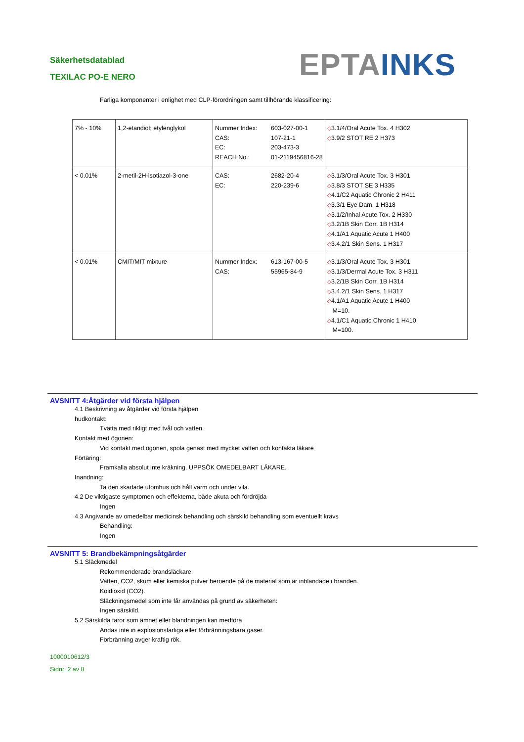Säkerhetsdatablad
TEXILAC PO-E NERO
EPTA INKS
Farliga komponenter i enlighet med CLP-förordningen samt tillhörande klassificering:
| 7% - 10% | 1,2-etandiol; etylenglykol | Nummer Index: 603-027-00-1 CAS: 107-21-1 EC: 203-473-3 REACH No.: 01-2119456816-28 | ◇ 3.1/4/Oral Acute Tox. 4 H302 ◇ 3.9/2 STOT RE 2 H373 |
| < 0.01% | 2-metil-2H-isotiazol-3-one | CAS: 2682-20-4 EC: 220-239-6 | ◇ 3.1/3/Oral Acute Tox. 3 H301 ◇ 3.8/3 STOT SE 3 H335 ◇ 4.1/C2 Aquatic Chronic 2 H411 ◇ 3.3/1 Eye Dam. 1 H318 ◇ 3.1/2/Inhal Acute Tox. 2 H330 ◇ 3.2/1B Skin Corr. 1B H314 ◇ 4.1/A1 Aquatic Acute 1 H400 ◇ 3.4.2/1 Skin Sens. 1 H317 |
| < 0.01% | CMIT/MIT mixture | Nummer Index: 613-167-00-5 CAS: 55965-84-9 | ◇ 3.1/3/Oral Acute Tox. 3 H301 ◇ 3.1/3/Dermal Acute Tox. 3 H311 ◇ 3.2/1B Skin Corr. 1B H314 ◇ 3.4.2/1 Skin Sens. 1 H317 ◇ 4.1/A1 Aquatic Acute 1 H400 M=10. ◇ 4.1/C1 Aquatic Chronic 1 H410 M=100. |
AVSNITT 4:Åtgärder vid första hjälpen
4.1 Beskrivning av åtgärder vid första hjälpen
hudkontakt:
Tvätta med rikligt med tvål och vatten.
Kontakt med ögonen:
Vid kontakt med ögonen, spola genast med mycket vatten och kontakta läkare
Förtäring:
Framkalla absolut inte kräkning. UPPSÖK OMEDELBART LÄKARE.
Inandning:
Ta den skadade utomhus och håll varm och under vila.
4.2 De viktigaste symptomen och effekterna, både akuta och fördröjda
Ingen
4.3 Angivande av omedelbar medicinsk behandling och särskild behandling som eventuellt krävs
Behandling:
Ingen
AVSNITT 5: Brandbekämpningsåtgärder
5.1 Släckmedel
Rekommenderade brandsläckare:
Vatten, CO2, skum eller kemiska pulver beroende på de material som är inblandade i branden.
Koldioxid (CO2).
Släckningsmedel som inte får användas på grund av säkerheten:
Ingen särskild.
5.2 Särskilda faror som ämnet eller blandningen kan medföra
Andas inte in explosionsfarliga eller förbränningsbara gaser.
Förbränning avger kraftig rök.
1000010612/3
Sidnr. 2 av 8